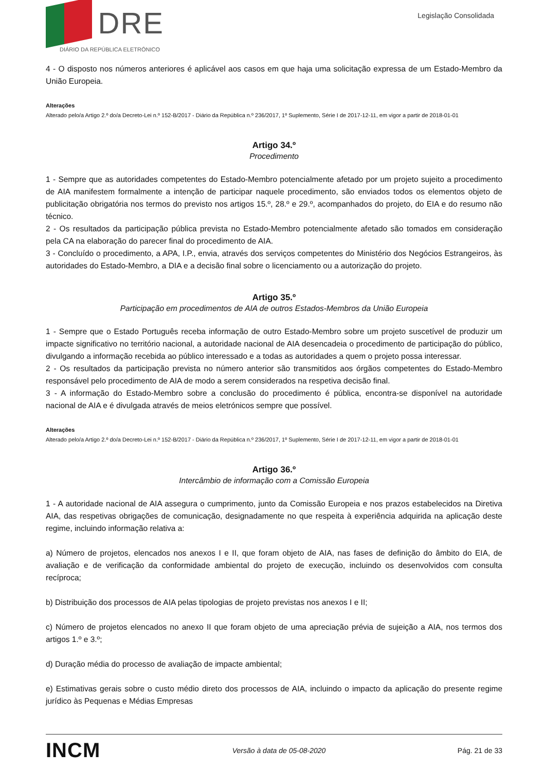DRE
DIÁRIO DA REPÚBLICA ELETRÓNICO
Legislação Consolidada
4 - O disposto nos números anteriores é aplicável aos casos em que haja uma solicitação expressa de um Estado-Membro da União Europeia.
Alterações
Alterado pelo/a Artigo 2.º do/a Decreto-Lei n.º 152-B/2017 - Diário da República n.º 236/2017, 1º Suplemento, Série I de 2017-12-11, em vigor a partir de 2018-01-01
Artigo 34.º
Procedimento
1 - Sempre que as autoridades competentes do Estado-Membro potencialmente afetado por um projeto sujeito a procedimento de AIA manifestem formalmente a intenção de participar naquele procedimento, são enviados todos os elementos objeto de publicitação obrigatória nos termos do previsto nos artigos 15.º, 28.º e 29.º, acompanhados do projeto, do EIA e do resumo não técnico.
2 - Os resultados da participação pública prevista no Estado-Membro potencialmente afetado são tomados em consideração pela CA na elaboração do parecer final do procedimento de AIA.
3 - Concluído o procedimento, a APA, I.P., envia, através dos serviços competentes do Ministério dos Negócios Estrangeiros, às autoridades do Estado-Membro, a DIA e a decisão final sobre o licenciamento ou a autorização do projeto.
Artigo 35.º
Participação em procedimentos de AIA de outros Estados-Membros da União Europeia
1 - Sempre que o Estado Português receba informação de outro Estado-Membro sobre um projeto suscetível de produzir um impacte significativo no território nacional, a autoridade nacional de AIA desencadeia o procedimento de participação do público, divulgando a informação recebida ao público interessado e a todas as autoridades a quem o projeto possa interessar.
2 - Os resultados da participação prevista no número anterior são transmitidos aos órgãos competentes do Estado-Membro responsável pelo procedimento de AIA de modo a serem considerados na respetiva decisão final.
3 - A informação do Estado-Membro sobre a conclusão do procedimento é pública, encontra-se disponível na autoridade nacional de AIA e é divulgada através de meios eletrónicos sempre que possível.
Alterações
Alterado pelo/a Artigo 2.º do/a Decreto-Lei n.º 152-B/2017 - Diário da República n.º 236/2017, 1º Suplemento, Série I de 2017-12-11, em vigor a partir de 2018-01-01
Artigo 36.º
Intercâmbio de informação com a Comissão Europeia
1 - A autoridade nacional de AIA assegura o cumprimento, junto da Comissão Europeia e nos prazos estabelecidos na Diretiva AIA, das respetivas obrigações de comunicação, designadamente no que respeita à experiência adquirida na aplicação deste regime, incluindo informação relativa a:
a) Número de projetos, elencados nos anexos I e II, que foram objeto de AIA, nas fases de definição do âmbito do EIA, de avaliação e de verificação da conformidade ambiental do projeto de execução, incluindo os desenvolvidos com consulta recíproca;
b) Distribuição dos processos de AIA pelas tipologias de projeto previstas nos anexos I e II;
c) Número de projetos elencados no anexo II que foram objeto de uma apreciação prévia de sujeição a AIA, nos termos dos artigos 1.º e 3.º;
d) Duração média do processo de avaliação de impacte ambiental;
e) Estimativas gerais sobre o custo médio direto dos processos de AIA, incluindo o impacto da aplicação do presente regime jurídico às Pequenas e Médias Empresas
INCM Versão à data de 05-08-2020 Pág. 21 de 33